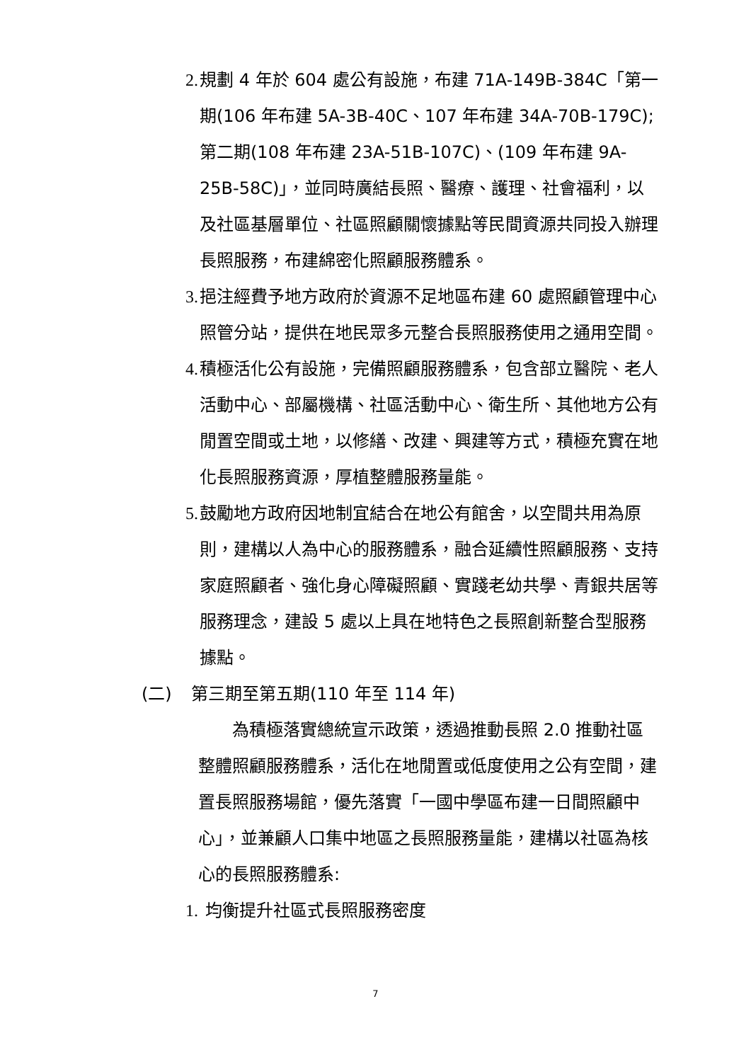2. 規劃 4 年於 604 處公有設施，布建 71A-149B-384C「第一期(106 年布建 5A-3B-40C、107 年布建 34A-70B-179C);第二期(108 年布建 23A-51B-107C)、(109 年布建 9A-25B-58C)」，並同時廣結長照、醫療、護理、社會福利，以及社區基層單位、社區照顧關懷據點等民間資源共同投入辦理長照服務，布建綿密化照顧服務體系。
3. 挹注經費予地方政府於資源不足地區布建 60 處照顧管理中心照管分站，提供在地民眾多元整合長照服務使用之通用空間。
4. 積極活化公有設施，完備照顧服務體系，包含部立醫院、老人活動中心、部屬機構、社區活動中心、衛生所、其他地方公有閒置空間或土地，以修繕、改建、興建等方式，積極充實在地化長照服務資源，厚植整體服務量能。
5. 鼓勵地方政府因地制宜結合在地公有館舍，以空間共用為原則，建構以人為中心的服務體系，融合延續性照顧服務、支持家庭照顧者、強化身心障礙照顧、實踐老幼共學、青銀共居等服務理念，建設 5 處以上具在地特色之長照創新整合型服務據點。
(二) 第三期至第五期(110 年至 114 年)
為積極落實總統宣示政策，透過推動長照 2.0 推動社區整體照顧服務體系，活化在地閒置或低度使用之公有空間，建置長照服務場館，優先落實「一國中學區布建一日間照顧中心」，並兼顧人口集中地區之長照服務量能，建構以社區為核心的長照服務體系:
1. 均衡提升社區式長照服務密度
7